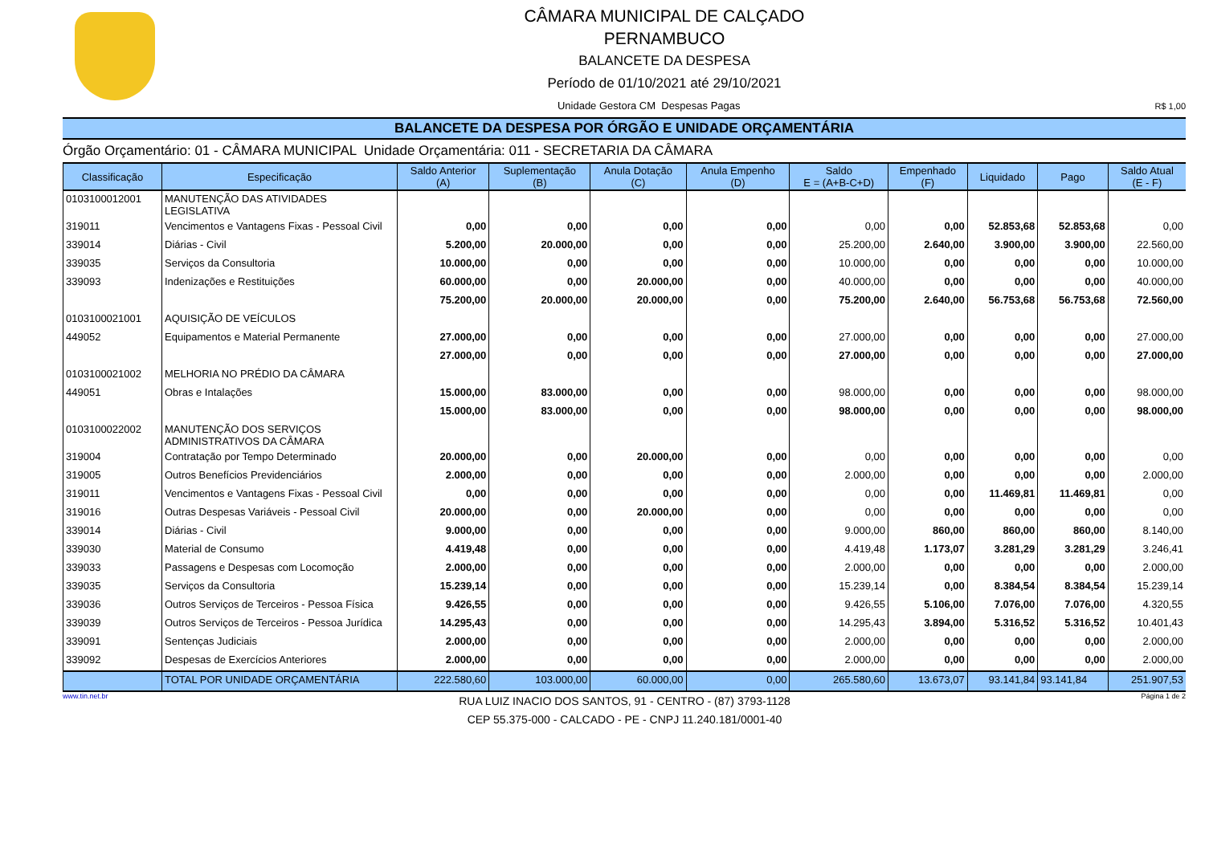CÂMARA MUNICIPAL DE CALÇADO
PERNAMBUCO
BALANCETE DA DESPESA
Período de 01/10/2021 até 29/10/2021
Unidade Gestora CM Despesas Pagas R$ 1,00
BALANCETE DA DESPESA POR ÓRGÃO E UNIDADE ORÇAMENTÁRIA
Órgão Orçamentário: 01 - CÂMARA MUNICIPAL Unidade Orçamentária: 011 - SECRETARIA DA CÂMARA
| Classificação | Especificação | Saldo Anterior (A) | Suplementação (B) | Anula Dotação (C) | Anula Empenho (D) | Saldo E = (A+B-C+D) | Empenhado (F) | Liquidado | Pago | Saldo Atual (E - F) |
| --- | --- | --- | --- | --- | --- | --- | --- | --- | --- | --- |
| 0103100012001 | MANUTENÇÃO DAS ATIVIDADES LEGISLATIVA | | | | | | | | | |
| 319011 | Vencimentos e Vantagens Fixas - Pessoal Civil | 0,00 | 0,00 | 0,00 | 0,00 | 0,00 | 0,00 | 52.853,68 | 52.853,68 | 0,00 |
| 339014 | Diárias - Civil | 5.200,00 | 20.000,00 | 0,00 | 0,00 | 25.200,00 | 2.640,00 | 3.900,00 | 3.900,00 | 22.560,00 |
| 339035 | Serviços da Consultoria | 10.000,00 | 0,00 | 0,00 | 0,00 | 10.000,00 | 0,00 | 0,00 | 0,00 | 10.000,00 |
| 339093 | Indenizações e Restituições | 60.000,00 | 0,00 | 20.000,00 | 0,00 | 40.000,00 | 0,00 | 0,00 | 0,00 | 40.000,00 |
| | | 75.200,00 | 20.000,00 | 20.000,00 | 0,00 | 75.200,00 | 2.640,00 | 56.753,68 | 56.753,68 | 72.560,00 |
| 0103100021001 | AQUISIÇÃO DE VEÍCULOS | | | | | | | | | |
| 449052 | Equipamentos e Material Permanente | 27.000,00 | 0,00 | 0,00 | 0,00 | 27.000,00 | 0,00 | 0,00 | 0,00 | 27.000,00 |
| | | 27.000,00 | 0,00 | 0,00 | 0,00 | 27.000,00 | 0,00 | 0,00 | 0,00 | 27.000,00 |
| 0103100021002 | MELHORIA NO PRÉDIO DA CÂMARA | | | | | | | | | |
| 449051 | Obras e Intalações | 15.000,00 | 83.000,00 | 0,00 | 0,00 | 98.000,00 | 0,00 | 0,00 | 0,00 | 98.000,00 |
| | | 15.000,00 | 83.000,00 | 0,00 | 0,00 | 98.000,00 | 0,00 | 0,00 | 0,00 | 98.000,00 |
| 0103100022002 | MANUTENÇÃO DOS SERVIÇOS ADMINISTRATIVOS DA CÂMARA | | | | | | | | | |
| 319004 | Contratação por Tempo Determinado | 20.000,00 | 0,00 | 20.000,00 | 0,00 | 0,00 | 0,00 | 0,00 | 0,00 | 0,00 |
| 319005 | Outros Benefícios Previdenciários | 2.000,00 | 0,00 | 0,00 | 0,00 | 2.000,00 | 0,00 | 0,00 | 0,00 | 2.000,00 |
| 319011 | Vencimentos e Vantagens Fixas - Pessoal Civil | 0,00 | 0,00 | 0,00 | 0,00 | 0,00 | 0,00 | 11.469,81 | 11.469,81 | 0,00 |
| 319016 | Outras Despesas Variáveis - Pessoal Civil | 20.000,00 | 0,00 | 20.000,00 | 0,00 | 0,00 | 0,00 | 0,00 | 0,00 | 0,00 |
| 339014 | Diárias - Civil | 9.000,00 | 0,00 | 0,00 | 0,00 | 9.000,00 | 860,00 | 860,00 | 860,00 | 8.140,00 |
| 339030 | Material de Consumo | 4.419,48 | 0,00 | 0,00 | 0,00 | 4.419,48 | 1.173,07 | 3.281,29 | 3.281,29 | 3.246,41 |
| 339033 | Passagens e Despesas com Locomoção | 2.000,00 | 0,00 | 0,00 | 0,00 | 2.000,00 | 0,00 | 0,00 | 0,00 | 2.000,00 |
| 339035 | Serviços da Consultoria | 15.239,14 | 0,00 | 0,00 | 0,00 | 15.239,14 | 0,00 | 8.384,54 | 8.384,54 | 15.239,14 |
| 339036 | Outros Serviços de Terceiros - Pessoa Física | 9.426,55 | 0,00 | 0,00 | 0,00 | 9.426,55 | 5.106,00 | 7.076,00 | 7.076,00 | 4.320,55 |
| 339039 | Outros Serviços de Terceiros - Pessoa Jurídica | 14.295,43 | 0,00 | 0,00 | 0,00 | 14.295,43 | 3.894,00 | 5.316,52 | 5.316,52 | 10.401,43 |
| 339091 | Sentenças Judiciais | 2.000,00 | 0,00 | 0,00 | 0,00 | 2.000,00 | 0,00 | 0,00 | 0,00 | 2.000,00 |
| 339092 | Despesas de Exercícios Anteriores | 2.000,00 | 0,00 | 0,00 | 0,00 | 2.000,00 | 0,00 | 0,00 | 0,00 | 2.000,00 |
| | TOTAL POR UNIDADE ORÇAMENTÁRIA | 222.580,60 | 103.000,00 | 60.000,00 | 0,00 | 265.580,60 | 13.673,07 | 93.141,84 | 93.141,84 | 251.907,53 |
www.tin.net.br RUA LUIZ INACIO DOS SANTOS, 91 - CENTRO - (87) 3793-1128
CEP 55.375-000 - CALCADO - PE - CNPJ 11.240.181/0001-40 Página 1 de 2